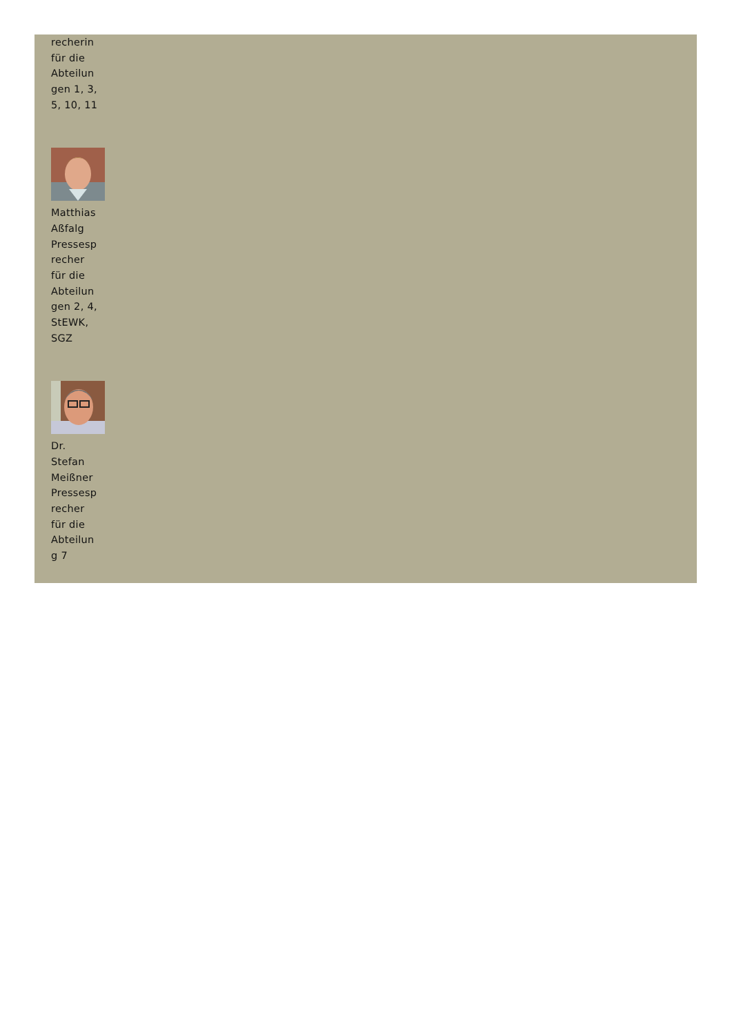recherin
für die
Abteilun
gen 1, 3,
5, 10, 11
Matthias
Aßfalg
Pressesp
recher
für die
Abteilun
gen 2, 4,
StEWK,
SGZ
Dr.
Stefan
Meißner
Pressesp
recher
für die
Abteilun
g 7